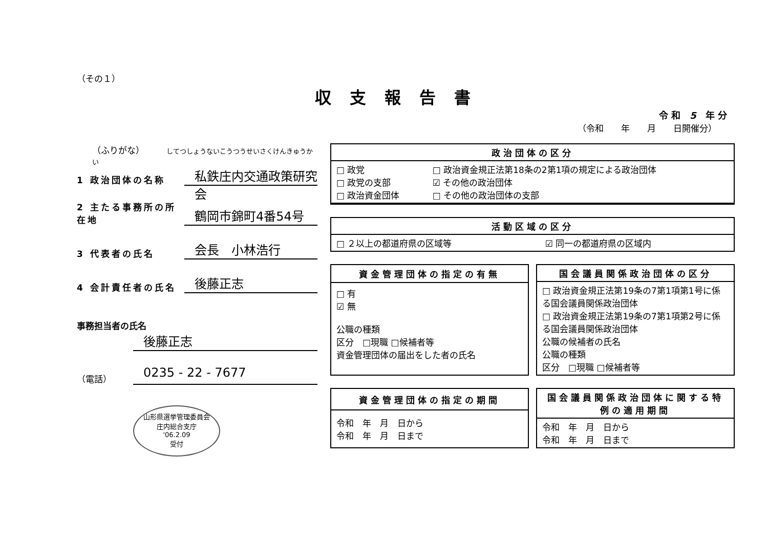（その１）
収支報告書
令 和　5　年 分
（令和　　年　　月　　日開催分）
（ふりがな）　　　してつしょうないこうつうせいさくけんきゅうかい
1 政治団体の名称
私鉄庄内交通政策研究会
2 主たる事務所の所在地
鶴岡市錦町4番54号
3 代表者の氏名
会長　小林浩行
4 会計責任者の氏名
後藤正志
事務担当者の氏名
後藤正志
（電話）
0235 - 22 - 7677
山形県選挙管理委員会
庄内総合支庁
'06.2.09
受付
| 政治団体の区分 | |
| --- | --- |
| □ 政党 □ 政党の支部 □ 政治資金団体 | □ 政治資金規正法第18条の2第1項の規定による政治団体 ☑ その他の政治団体 □ その他の政治団体の支部 |
| 活動区域の区分 | |
| --- | --- |
| □ ２以上の都道府県の区域等 | ☑ 同一の都道府県の区域内 |
| 資金管理団体の指定の有無 |
| --- |
| □ 有 ☑ 無 公職の種類 区分 □現職 □候補者等 資金管理団体の届出をした者の氏名 |
| 国会議員関係政治団体の区分 |
| --- |
| □ 政治資金規正法第19条の7第1項第1号に係る国会議員関係政治団体 □ 政治資金規正法第19条の7第1項第2号に係る国会議員関係政治団体 公職の候補者の氏名 公職の種類 区分 □現職 □候補者等 |
| 資金管理団体の指定の期間 |
| --- |
| 令和 年 月 日から 令和 年 月 日まで |
| 国会議員関係政治団体に関する特例の適用期間 |
| --- |
| 令和 年 月 日から 令和 年 月 日まで |